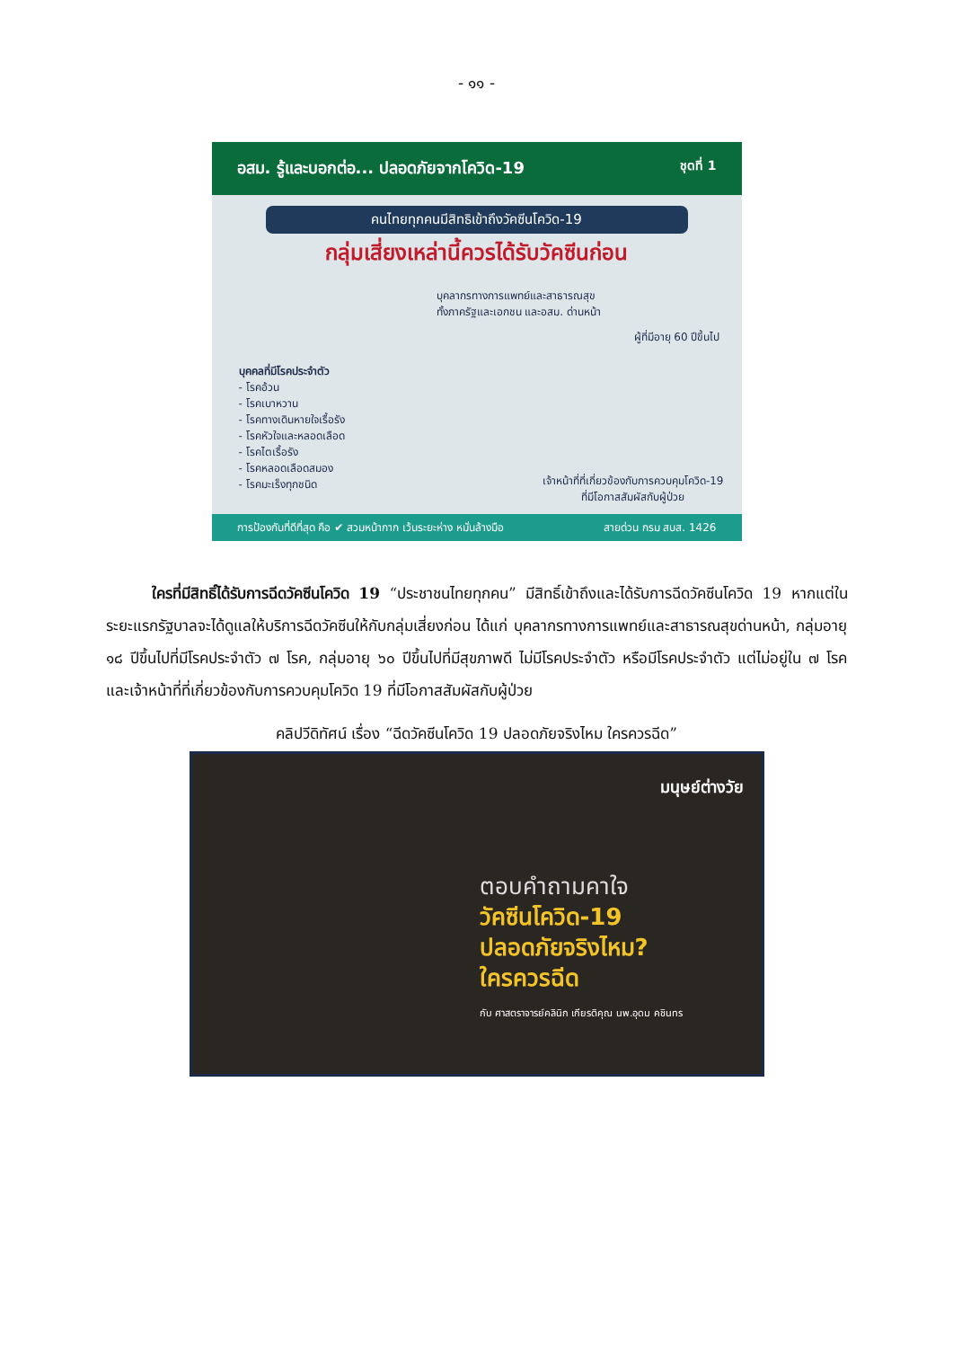- ๑๑ -
อสม. รู้และบอกต่อ... ปลอดภัยจากโควิด-19 ชุดที่ 1
คนไทยทุกคนมีสิทธิเข้าถึงวัคซีนโควิด-19
กลุ่มเสี่ยงเหล่านี้ควรได้รับวัคซีนก่อน
บุคลากรทางการแพทย์และสาธารณสุข
ทั้งภาครัฐและเอกชน และอสม. ด่านหน้า
ผู้ที่มีอายุ 60 ปีขึ้นไป
บุคคลที่มีโรคประจำตัว
- โรคอ้วน
- โรคเบาหวาน
- โรคทางเดินหายใจเรื้อรัง
- โรคหัวใจและหลอดเลือด
- โรคไตเรื้อรัง
- โรคหลอดเลือดสมอง
- โรคมะเร็งทุกชนิด
เจ้าหน้าที่ที่เกี่ยวข้องกับการควบคุมโควิด-19
ที่มีโอกาสสัมผัสกับผู้ป่วย
การป้องกันที่ดีที่สุด คือ ✔ สวมหน้ากาก เว้นระยะห่าง หมั่นล้างมือ สายด่วน กรม สบส. 1426
   ใครที่มีสิทธิ์ได้รับการฉีดวัคซีนโควิด 19 “ประชาชนไทยทุกคน” มีสิทธิ์เข้าถึงและได้รับการฉีดวัคซีนโควิด 19 หากแต่ในระยะแรกรัฐบาลจะได้ดูแลให้บริการฉีดวัคซีนให้กับกลุ่มเสี่ยงก่อน ได้แก่ บุคลากรทางการแพทย์และสาธารณสุขด่านหน้า, กลุ่มอายุ ๑๘ ปีขึ้นไปที่มีโรคประจำตัว ๗ โรค, กลุ่มอายุ ๖๐ ปีขึ้นไปที่มีสุขภาพดี ไม่มีโรคประจำตัว หรือมีโรคประจำตัว แต่ไม่อยู่ใน ๗ โรค และเจ้าหน้าที่ที่เกี่ยวข้องกับการควบคุมโควิด 19 ที่มีโอกาสสัมผัสกับผู้ป่วย
คลิปวีดิทัศน์ เรื่อง “ฉีดวัคซีนโควิด 19 ปลอดภัยจริงไหม ใครควรฉีด”
มนุษย์ต่างวัย
ตอบคำถามคาใจ
วัคซีนโควิด-19
ปลอดภัยจริงไหม?
ใครควรฉีด
กับ ศาสตราจารย์คลินิก เกียรติคุณ นพ.อุดม คชินทร